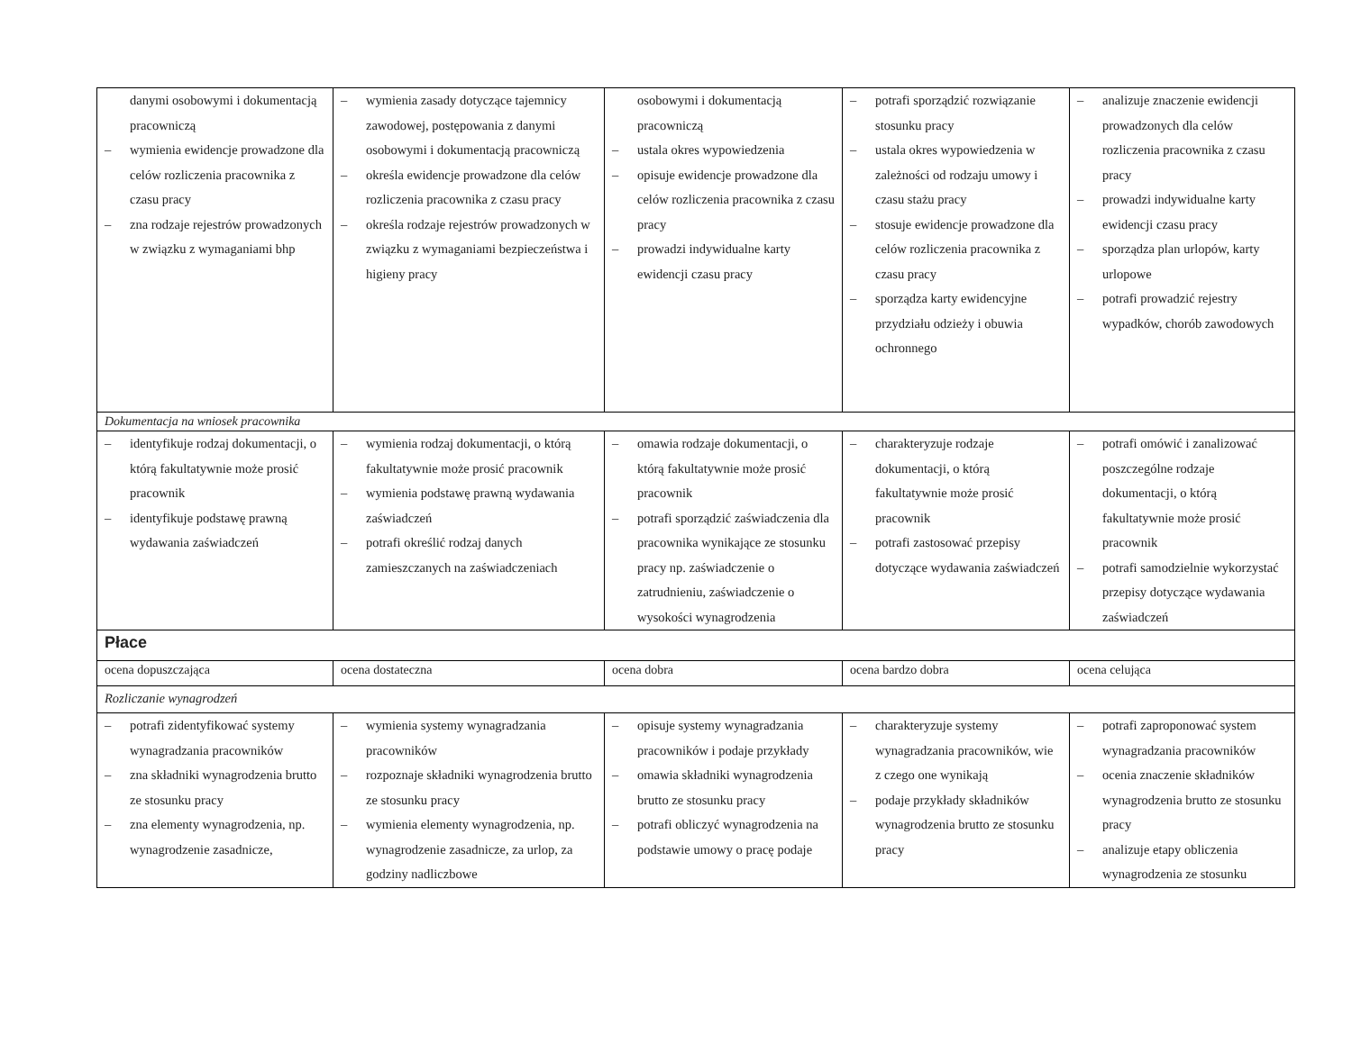| danymi osobowymi i dokumentacją pracowniczą – wymienia ewidencje prowadzone dla celów rozliczenia pracownika z czasu pracy – zna rodzaje rejestrów prowadzonych w związku z wymaganiami bhp | – wymienia zasady dotyczące tajemnicy zawodowej, postępowania z danymi osobowymi i dokumentacją pracowniczą – określa ewidencje prowadzone dla celów rozliczenia pracownika z czasu pracy – określa rodzaje rejestrów prowadzonych w związku z wymaganiami bezpieczeństwa i higieny pracy | osobowymi i dokumentacją pracowniczą – ustala okres wypowiedzenia – opisuje ewidencje prowadzone dla celów rozliczenia pracownika z czasu pracy – prowadzi indywidualne karty ewidencji czasu pracy | – potrafi sporządzić rozwiązanie stosunku pracy – ustala okres wypowiedzenia w zależności od rodzaju umowy i czasu stażu pracy – stosuje ewidencje prowadzone dla celów rozliczenia pracownika z czasu pracy – sporządza karty ewidencyjne przydziału odzieży i obuwia ochronnego | – analizuje znaczenie ewidencji prowadzonych dla celów rozliczenia pracownika z czasu pracy – prowadzi indywidualne karty ewidencji czasu pracy – sporządza plan urlopów, karty urlopowe – potrafi prowadzić rejestry wypadków, chorób zawodowych |
| Dokumentacja na wniosek pracownika | | | | |
| – identyfikuje rodzaj dokumentacji, o którą fakultatywnie może prosić pracownik – identyfikuje podstawę prawną wydawania zaświadczeń | – wymienia rodzaj dokumentacji, o którą fakultatywnie może prosić pracownik – wymienia podstawę prawną wydawania zaświadczeń – potrafi określić rodzaj danych zamieszczanych na zaświadczeniach | – omawia rodzaje dokumentacji, o którą fakultatywnie może prosić pracownik – potrafi sporządzić zaświadczenia dla pracownika wynikające ze stosunku pracy np. zaświadczenie o zatrudnieniu, zaświadczenie o wysokości wynagrodzenia | – charakteryzuje rodzaje dokumentacji, o którą fakultatywnie może prosić pracownik – potrafi zastosować przepisy dotyczące wydawania zaświadczeń | – potrafi omówić i zanalizować poszczególne rodzaje dokumentacji, o którą fakultatywnie może prosić pracownik – potrafi samodzielnie wykorzystać przepisy dotyczące wydawania zaświadczeń |
| Płace | | | | |
| ocena dopuszczająca | ocena dostateczna | ocena dobra | ocena bardzo dobra | ocena celująca |
| Rozliczanie wynagrodzeń | | | | |
| – potrafi zidentyfikować systemy wynagradzania pracowników – zna składniki wynagrodzenia brutto ze stosunku pracy – zna elementy wynagrodzenia, np. wynagrodzenie zasadnicze, | – wymienia systemy wynagradzania pracowników – rozpoznaje składniki wynagrodzenia brutto ze stosunku pracy – wymienia elementy wynagrodzenia, np. wynagrodzenie zasadnicze, za urlop, za godziny nadliczbowe | – opisuje systemy wynagradzania pracowników i podaje przykłady – omawia składniki wynagrodzenia brutto ze stosunku pracy – potrafi obliczyć wynagrodzenia na podstawie umowy o pracę podaje | – charakteryzuje systemy wynagradzania pracowników, wie z czego one wynikają – podaje przykłady składników wynagrodzenia brutto ze stosunku pracy | – potrafi zaproponować system wynagradzania pracowników – ocenia znaczenie składników wynagrodzenia brutto ze stosunku pracy – analizuje etapy obliczenia wynagrodzenia ze stosunku |